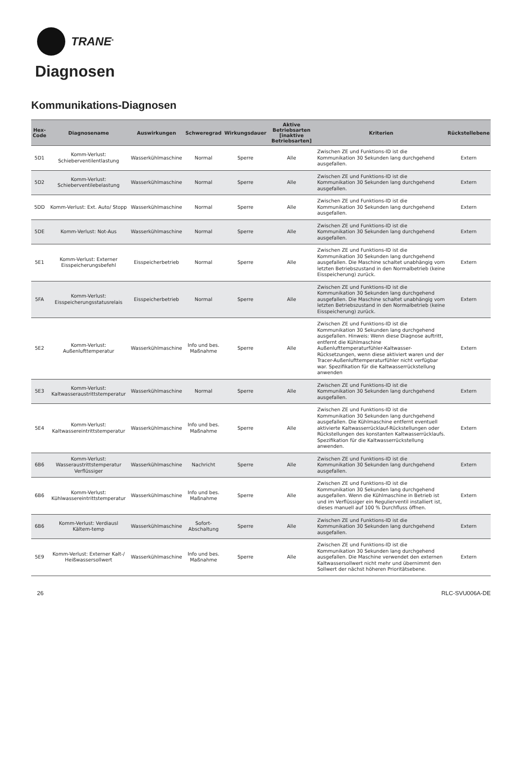TRANE<sup>®</sup>
Diagnosen
Kommunikations-Diagnosen
| Hex-Code | Diagnosename | Auswirkungen | Schweregrad | Wirkungsdauer | Aktive Betriebsarten [inaktive Betriebsarten] | Kriterien | Rückstellebene |
| --- | --- | --- | --- | --- | --- | --- | --- |
| 5D1 | Komm-Verlust: Schieberventilentlastung | Wasserkühlmaschine | Normal | Sperre | Alle | Zwischen ZE und Funktions-ID ist die Kommunikation 30 Sekunden lang durchgehend ausgefallen. | Extern |
| 5D2 | Komm-Verlust: Schieberventilebelastung | Wasserkühlmaschine | Normal | Sperre | Alle | Zwischen ZE und Funktions-ID ist die Kommunikation 30 Sekunden lang durchgehend ausgefallen. | Extern |
| 5DD | Komm-Verlust: Ext. Auto/ Stopp | Wasserkühlmaschine | Normal | Sperre | Alle | Zwischen ZE und Funktions-ID ist die Kommunikation 30 Sekunden lang durchgehend ausgefallen. | Extern |
| 5DE | Komm-Verlust: Not-Aus | Wasserkühlmaschine | Normal | Sperre | Alle | Zwischen ZE und Funktions-ID ist die Kommunikation 30 Sekunden lang durchgehend ausgefallen. | Extern |
| 5E1 | Komm-Verlust: Externer Eisspeicherungsbefehl | Eisspeicherbetrieb | Normal | Sperre | Alle | Zwischen ZE und Funktions-ID ist die Kommunikation 30 Sekunden lang durchgehend ausgefallen. Die Maschine schaltet unabhängig vom letzten Betriebszustand in den Normalbetrieb (keine Eisspeicherung) zurück. | Extern |
| 5FA | Komm-Verlust: Eisspeicherungsstatusrelais | Eisspeicherbetrieb | Normal | Sperre | Alle | Zwischen ZE und Funktions-ID ist die Kommunikation 30 Sekunden lang durchgehend ausgefallen. Die Maschine schaltet unabhängig vom letzten Betriebszustand in den Normalbetrieb (keine Eisspeicherung) zurück. | Extern |
| 5E2 | Komm-Verlust: Außenlufttemperatur | Wasserkühlmaschine | Info und bes. Maßnahme | Sperre | Alle | Zwischen ZE und Funktions-ID ist die Kommunikation 30 Sekunden lang durchgehend ausgefallen. Hinweis: Wenn diese Diagnose auftritt, entfernt die Kühlmaschine Außenlufttemperaturfühler-Kaltwasser-Rücksetzungen, wenn diese aktiviert waren und der Tracer-Außenlufttemperaturfühler nicht verfügbar war. Spezifikation für die Kaltwasserrückstellung anwenden | Extern |
| 5E3 | Komm-Verlust: Kaltwasseraustrittstemperatur | Wasserkühlmaschine | Normal | Sperre | Alle | Zwischen ZE und Funktions-ID ist die Kommunikation 30 Sekunden lang durchgehend ausgefallen. | Extern |
| 5E4 | Komm-Verlust: Kaltwassereintrittstemperatur | Wasserkühlmaschine | Info und bes. Maßnahme | Sperre | Alle | Zwischen ZE und Funktions-ID ist die Kommunikation 30 Sekunden lang durchgehend ausgefallen. Die Kühlmaschine entfernt eventuell aktivierte Kaltwasserrücklauf-Rückstellungen oder Rückstellungen des konstanten Kaltwasserrücklaufs. Spezifikation für die Kaltwasserrückstellung anwenden. | Extern |
| 6B6 | Komm-Verlust: Wasseraustrittstemperatur Verflüssiger | Wasserkühlmaschine | Nachricht | Sperre | Alle | Zwischen ZE und Funktions-ID ist die Kommunikation 30 Sekunden lang durchgehend ausgefallen. | Extern |
| 6B6 | Komm-Verlust: Kühlwassereintrittstemperatur | Wasserkühlmaschine | Info und bes. Maßnahme | Sperre | Alle | Zwischen ZE und Funktions-ID ist die Kommunikation 30 Sekunden lang durchgehend ausgefallen. Wenn die Kühlmaschine in Betrieb ist und im Verflüssiger ein Regulierventil installiert ist, dieses manuell auf 100 % Durchfluss öffnen. | Extern |
| 6B6 | Komm-Verlust: Verdiausl Kältem-temp | Wasserkühlmaschine | Sofort-Abschaltung | Sperre | Alle | Zwischen ZE und Funktions-ID ist die Kommunikation 30 Sekunden lang durchgehend ausgefallen. | Extern |
| 5E9 | Komm-Verlust: Externer Kalt-/ Heißwassersollwert | Wasserkühlmaschine | Info und bes. Maßnahme | Sperre | Alle | Zwischen ZE und Funktions-ID ist die Kommunikation 30 Sekunden lang durchgehend ausgefallen. Die Maschine verwendet den externen Kaltwassersollwert nicht mehr und übernimmt den Sollwert der nächst höheren Prioritätsebene. | Extern |
26 RLC-SVU006A-DE